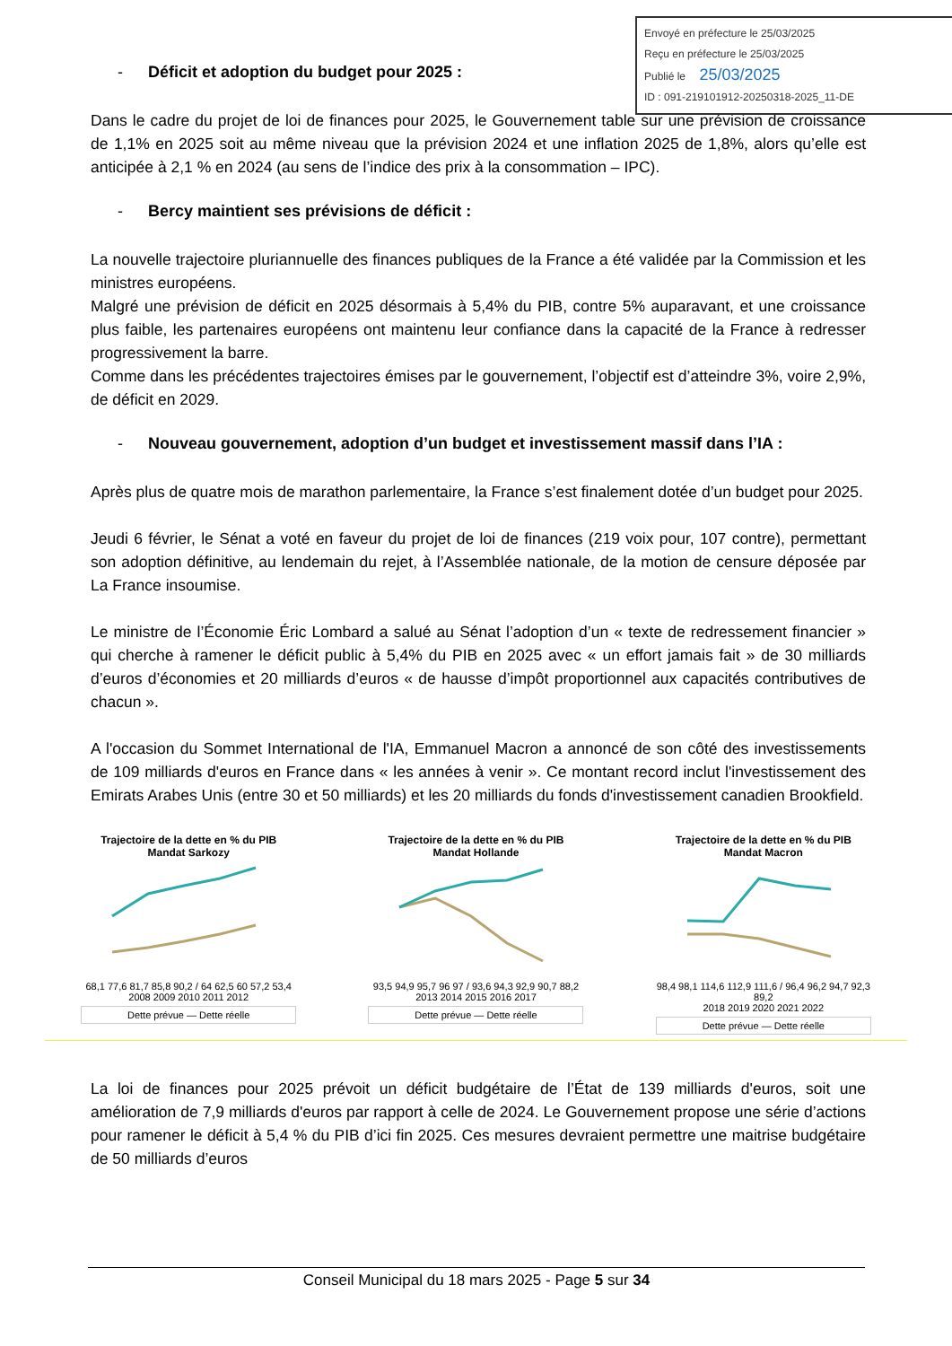Envoyé en préfecture le 25/03/2025
Reçu en préfecture le 25/03/2025
Publié le 25/03/2025
ID : 091-219101912-20250318-2025_11-DE
- Déficit et adoption du budget pour 2025 :
Dans le cadre du projet de loi de finances pour 2025, le Gouvernement table sur une prévision de croissance de 1,1% en 2025 soit au même niveau que la prévision 2024 et une inflation 2025 de 1,8%, alors qu’elle est anticipée à 2,1 % en 2024 (au sens de l’indice des prix à la consommation – IPC).
- Bercy maintient ses prévisions de déficit :
La nouvelle trajectoire pluriannuelle des finances publiques de la France a été validée par la Commission et les ministres européens.
Malgré une prévision de déficit en 2025 désormais à 5,4% du PIB, contre 5% auparavant, et une croissance plus faible, les partenaires européens ont maintenu leur confiance dans la capacité de la France à redresser progressivement la barre.
Comme dans les précédentes trajectoires émises par le gouvernement, l’objectif est d’atteindre 3%, voire 2,9%, de déficit en 2029.
- Nouveau gouvernement, adoption d’un budget et investissement massif dans l’IA :
Après plus de quatre mois de marathon parlementaire, la France s’est finalement dotée d’un budget pour 2025.
Jeudi 6 février, le Sénat a voté en faveur du projet de loi de finances (219 voix pour, 107 contre), permettant son adoption définitive, au lendemain du rejet, à l’Assemblée nationale, de la motion de censure déposée par La France insoumise.
Le ministre de l’Économie Éric Lombard a salué au Sénat l’adoption d’un « texte de redressement financier » qui cherche à ramener le déficit public à 5,4% du PIB en 2025 avec « un effort jamais fait » de 30 milliards d’euros d’économies et 20 milliards d’euros « de hausse d’impôt proportionnel aux capacités contributives de chacun ».
A l'occasion du Sommet International de l'IA, Emmanuel Macron a annoncé de son côté des investissements de 109 milliards d'euros en France dans « les années à venir ». Ce montant record inclut l'investissement des Emirats Arabes Unis (entre 30 et 50 milliards) et les 20 milliards du fonds d'investissement canadien Brookfield.
Trajectoire de la dette en % du PIB Mandat Sarkozy
68,1 77,6 81,7 85,8 90,2 / 64 62,5 60 57,2 53,4
2008 2009 2010 2011 2012
Dette prévue — Dette réelle
Trajectoire de la dette en % du PIB Mandat Hollande
93,5 94,9 95,7 96 97 / 93,6 94,3 92,9 90,7 88,2
2013 2014 2015 2016 2017
Dette prévue — Dette réelle
Trajectoire de la dette en % du PIB Mandat Macron
98,4 98,1 114,6 112,9 111,6 / 96,4 96,2 94,7 92,3 89,2
2018 2019 2020 2021 2022
Dette prévue — Dette réelle
La loi de finances pour 2025 prévoit un déficit budgétaire de l’État de 139 milliards d'euros, soit une amélioration de 7,9 milliards d'euros par rapport à celle de 2024. Le Gouvernement propose une série d’actions pour ramener le déficit à 5,4 % du PIB d’ici fin 2025. Ces mesures devraient permettre une maitrise budgétaire de 50 milliards d’euros
Conseil Municipal du 18 mars 2025 - Page 5 sur 34